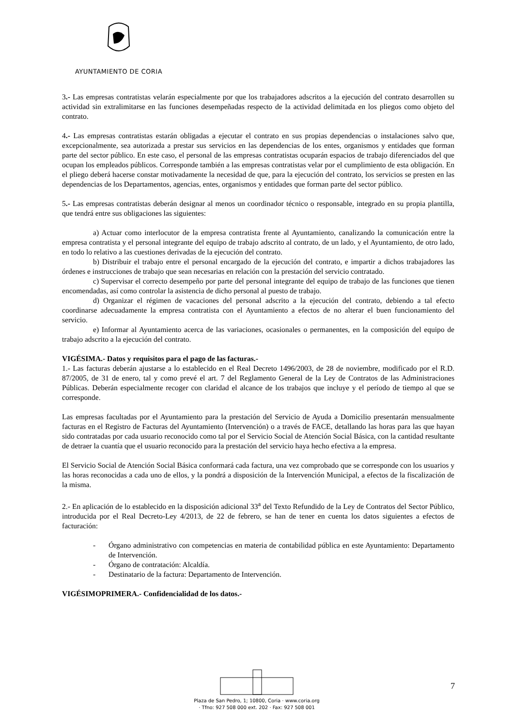AYUNTAMIENTO DE CORIA
3.- Las empresas contratistas velarán especialmente por que los trabajadores adscritos a la ejecución del contrato desarrollen su actividad sin extralimitarse en las funciones desempeñadas respecto de la actividad delimitada en los pliegos como objeto del contrato.
4.- Las empresas contratistas estarán obligadas a ejecutar el contrato en sus propias dependencias o instalaciones salvo que, excepcionalmente, sea autorizada a prestar sus servicios en las dependencias de los entes, organismos y entidades que forman parte del sector público. En este caso, el personal de las empresas contratistas ocuparán espacios de trabajo diferenciados del que ocupan los empleados públicos. Corresponde también a las empresas contratistas velar por el cumplimiento de esta obligación. En el pliego deberá hacerse constar motivadamente la necesidad de que, para la ejecución del contrato, los servicios se presten en las dependencias de los Departamentos, agencias, entes, organismos y entidades que forman parte del sector público.
5.- Las empresas contratistas deberán designar al menos un coordinador técnico o responsable, integrado en su propia plantilla, que tendrá entre sus obligaciones las siguientes:
a) Actuar como interlocutor de la empresa contratista frente al Ayuntamiento, canalizando la comunicación entre la empresa contratista y el personal integrante del equipo de trabajo adscrito al contrato, de un lado, y el Ayuntamiento, de otro lado, en todo lo relativo a las cuestiones derivadas de la ejecución del contrato.
b) Distribuir el trabajo entre el personal encargado de la ejecución del contrato, e impartir a dichos trabajadores las órdenes e instrucciones de trabajo que sean necesarias en relación con la prestación del servicio contratado.
c) Supervisar el correcto desempeño por parte del personal integrante del equipo de trabajo de las funciones que tienen encomendadas, así como controlar la asistencia de dicho personal al puesto de trabajo.
d) Organizar el régimen de vacaciones del personal adscrito a la ejecución del contrato, debiendo a tal efecto coordinarse adecuadamente la empresa contratista con el Ayuntamiento a efectos de no alterar el buen funcionamiento del servicio.
e) Informar al Ayuntamiento acerca de las variaciones, ocasionales o permanentes, en la composición del equipo de trabajo adscrito a la ejecución del contrato.
VIGÉSIMA.- Datos y requisitos para el pago de las facturas.-
1.- Las facturas deberán ajustarse a lo establecido en el Real Decreto 1496/2003, de 28 de noviembre, modificado por el R.D. 87/2005, de 31 de enero, tal y como prevé el art. 7 del Reglamento General de la Ley de Contratos de las Administraciones Públicas. Deberán especialmente recoger con claridad el alcance de los trabajos que incluye y el período de tiempo al que se corresponde.
Las empresas facultadas por el Ayuntamiento para la prestación del Servicio de Ayuda a Domicilio presentarán mensualmente facturas en el Registro de Facturas del Ayuntamiento (Intervención) o a través de FACE, detallando las horas para las que hayan sido contratadas por cada usuario reconocido como tal por el Servicio Social de Atención Social Básica, con la cantidad resultante de detraer la cuantía que el usuario reconocido para la prestación del servicio haya hecho efectiva a la empresa.
El Servicio Social de Atención Social Básica conformará cada factura, una vez comprobado que se corresponde con los usuarios y las horas reconocidas a cada uno de ellos, y la pondrá a disposición de la Intervención Municipal, a efectos de la fiscalización de la misma.
2.- En aplicación de lo establecido en la disposición adicional 33<sup>a</sup> del Texto Refundido de la Ley de Contratos del Sector Público, introducida por el Real Decreto-Ley 4/2013, de 22 de febrero, se han de tener en cuenta los datos siguientes a efectos de facturación:
- Órgano administrativo con competencias en materia de contabilidad pública en este Ayuntamiento: Departamento de Intervención.
- Órgano de contratación: Alcaldía.
- Destinatario de la factura: Departamento de Intervención.
VIGÉSIMOPRIMERA.- Confidencialidad de los datos.-
Plaza de San Pedro, 1; 10800, Coria · www.coria.org
· Tfno: 927 508 000 ext. 202 · Fax: 927 508 001
7